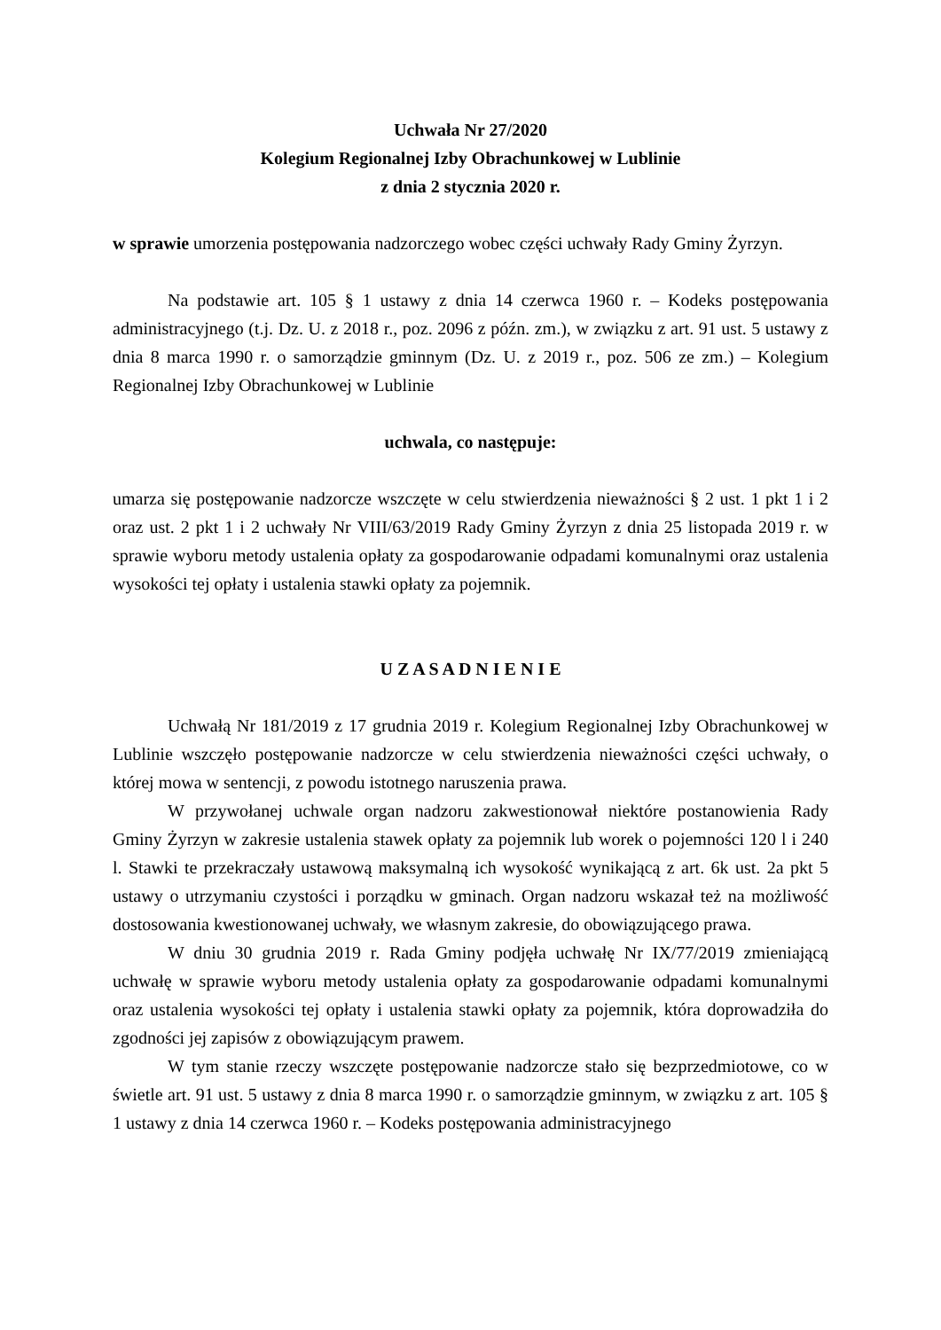Uchwała Nr 27/2020
Kolegium Regionalnej Izby Obrachunkowej w Lublinie
z dnia 2 stycznia 2020 r.
w sprawie umorzenia postępowania nadzorczego wobec części uchwały Rady Gminy Żyrzyn.
Na podstawie art. 105 § 1 ustawy z dnia 14 czerwca 1960 r. – Kodeks postępowania administracyjnego (t.j. Dz. U. z 2018 r., poz. 2096 z późn. zm.), w związku z art. 91 ust. 5 ustawy z dnia 8 marca 1990 r. o samorządzie gminnym (Dz. U. z 2019 r., poz. 506 ze zm.) – Kolegium Regionalnej Izby Obrachunkowej w Lublinie
uchwala, co następuje:
umarza się postępowanie nadzorcze wszczęte w celu stwierdzenia nieważności § 2 ust. 1 pkt 1 i 2 oraz ust. 2 pkt 1 i 2 uchwały Nr VIII/63/2019 Rady Gminy Żyrzyn z dnia 25 listopada 2019 r. w sprawie wyboru metody ustalenia opłaty za gospodarowanie odpadami komunalnymi oraz ustalenia wysokości tej opłaty i ustalenia stawki opłaty za pojemnik.
U Z A S A D N I E N I E
Uchwałą Nr 181/2019 z 17 grudnia 2019 r. Kolegium Regionalnej Izby Obrachunkowej w Lublinie wszczęło postępowanie nadzorcze w celu stwierdzenia nieważności części uchwały, o której mowa w sentencji, z powodu istotnego naruszenia prawa.
W przywołanej uchwale organ nadzoru zakwestionował niektóre postanowienia Rady Gminy Żyrzyn w zakresie ustalenia stawek opłaty za pojemnik lub worek o pojemności 120 l i 240 l. Stawki te przekraczały ustawową maksymalną ich wysokość wynikającą z art. 6k ust. 2a pkt 5 ustawy o utrzymaniu czystości i porządku w gminach. Organ nadzoru wskazał też na możliwość dostosowania kwestionowanej uchwały, we własnym zakresie, do obowiązującego prawa.
W dniu 30 grudnia 2019 r. Rada Gminy podjęła uchwałę Nr IX/77/2019 zmieniającą uchwałę w sprawie wyboru metody ustalenia opłaty za gospodarowanie odpadami komunalnymi oraz ustalenia wysokości tej opłaty i ustalenia stawki opłaty za pojemnik, która doprowadziła do zgodności jej zapisów z obowiązującym prawem.
W tym stanie rzeczy wszczęte postępowanie nadzorcze stało się bezprzedmiotowe, co w świetle art. 91 ust. 5 ustawy z dnia 8 marca 1990 r. o samorządzie gminnym, w związku z art. 105 § 1 ustawy z dnia 14 czerwca 1960 r. – Kodeks postępowania administracyjnego